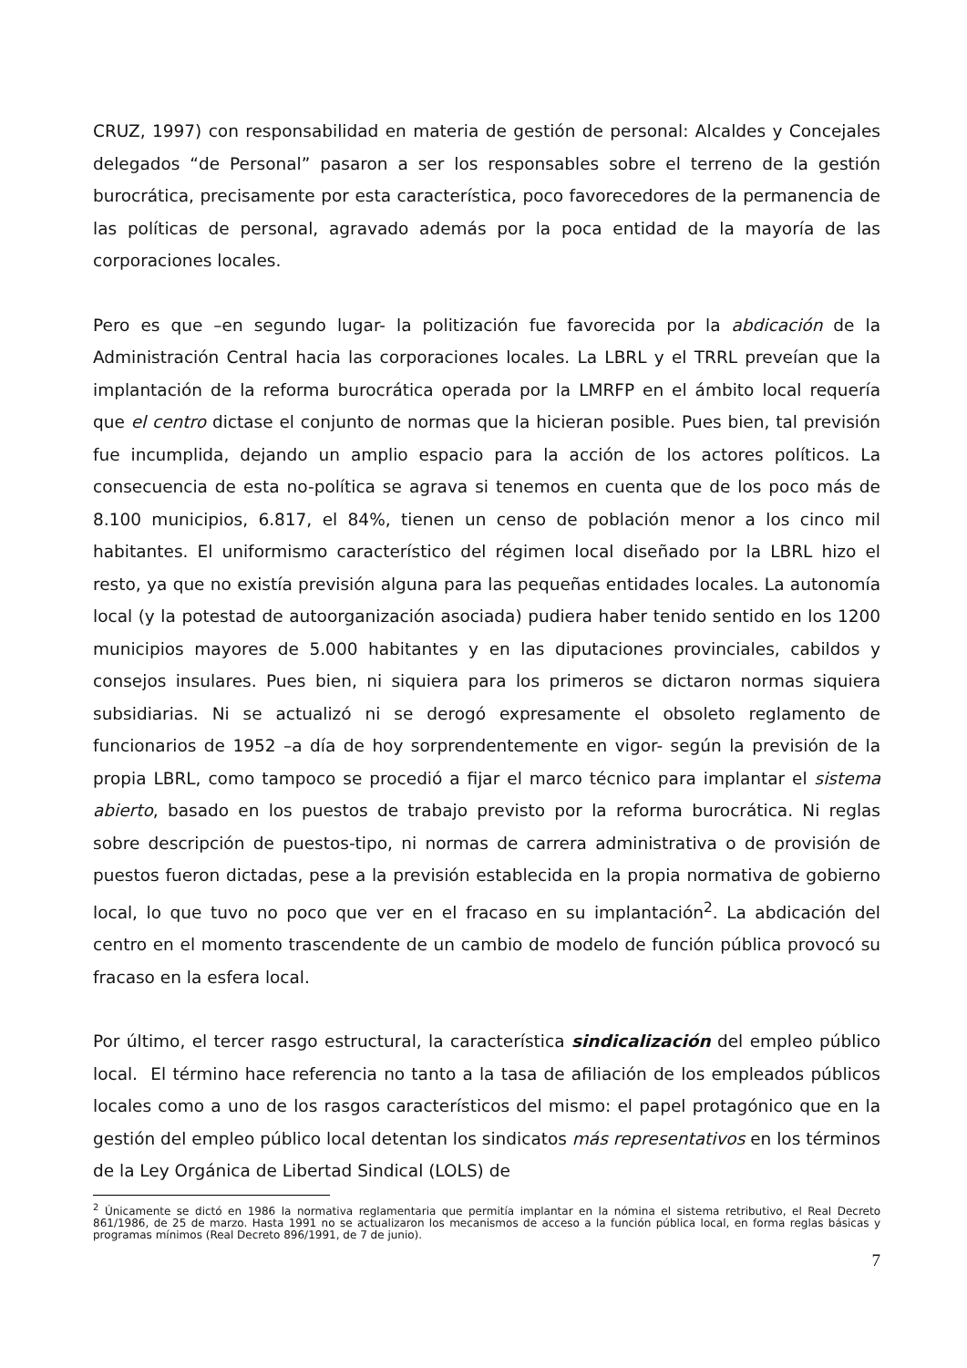CRUZ, 1997) con responsabilidad en materia de gestión de personal: Alcaldes y Concejales delegados “de Personal” pasaron a ser los responsables sobre el terreno de la gestión burocrática, precisamente por esta característica, poco favorecedores de la permanencia de las políticas de personal, agravado además por la poca entidad de la mayoría de las corporaciones locales.
Pero es que –en segundo lugar- la politización fue favorecida por la abdicación de la Administración Central hacia las corporaciones locales. La LBRL y el TRRL preveían que la implantación de la reforma burocrática operada por la LMRFP en el ámbito local requería que el centro dictase el conjunto de normas que la hicieran posible. Pues bien, tal previsión fue incumplida, dejando un amplio espacio para la acción de los actores políticos. La consecuencia de esta no-política se agrava si tenemos en cuenta que de los poco más de 8.100 municipios, 6.817, el 84%, tienen un censo de población menor a los cinco mil habitantes. El uniformismo característico del régimen local diseñado por la LBRL hizo el resto, ya que no existía previsión alguna para las pequeñas entidades locales. La autonomía local (y la potestad de autoorganización asociada) pudiera haber tenido sentido en los 1200 municipios mayores de 5.000 habitantes y en las diputaciones provinciales, cabildos y consejos insulares. Pues bien, ni siquiera para los primeros se dictaron normas siquiera subsidiarias. Ni se actualizó ni se derogó expresamente el obsoleto reglamento de funcionarios de 1952 –a día de hoy sorprendentemente en vigor- según la previsión de la propia LBRL, como tampoco se procedió a fijar el marco técnico para implantar el sistema abierto, basado en los puestos de trabajo previsto por la reforma burocrática. Ni reglas sobre descripción de puestos-tipo, ni normas de carrera administrativa o de provisión de puestos fueron dictadas, pese a la previsión establecida en la propia normativa de gobierno local, lo que tuvo no poco que ver en el fracaso en su implantación<sup>2</sup>. La abdicación del centro en el momento trascendente de un cambio de modelo de función pública provocó su fracaso en la esfera local.
Por último, el tercer rasgo estructural, la característica sindicalización del empleo público local. El término hace referencia no tanto a la tasa de afiliación de los empleados públicos locales como a uno de los rasgos característicos del mismo: el papel protagónico que en la gestión del empleo público local detentan los sindicatos más representativos en los términos de la Ley Orgánica de Libertad Sindical (LOLS) de
<sup>2</sup> Únicamente se dictó en 1986 la normativa reglamentaria que permitía implantar en la nómina el sistema retributivo, el Real Decreto 861/1986, de 25 de marzo. Hasta 1991 no se actualizaron los mecanismos de acceso a la función pública local, en forma reglas básicas y programas mínimos (Real Decreto 896/1991, de 7 de junio).
7